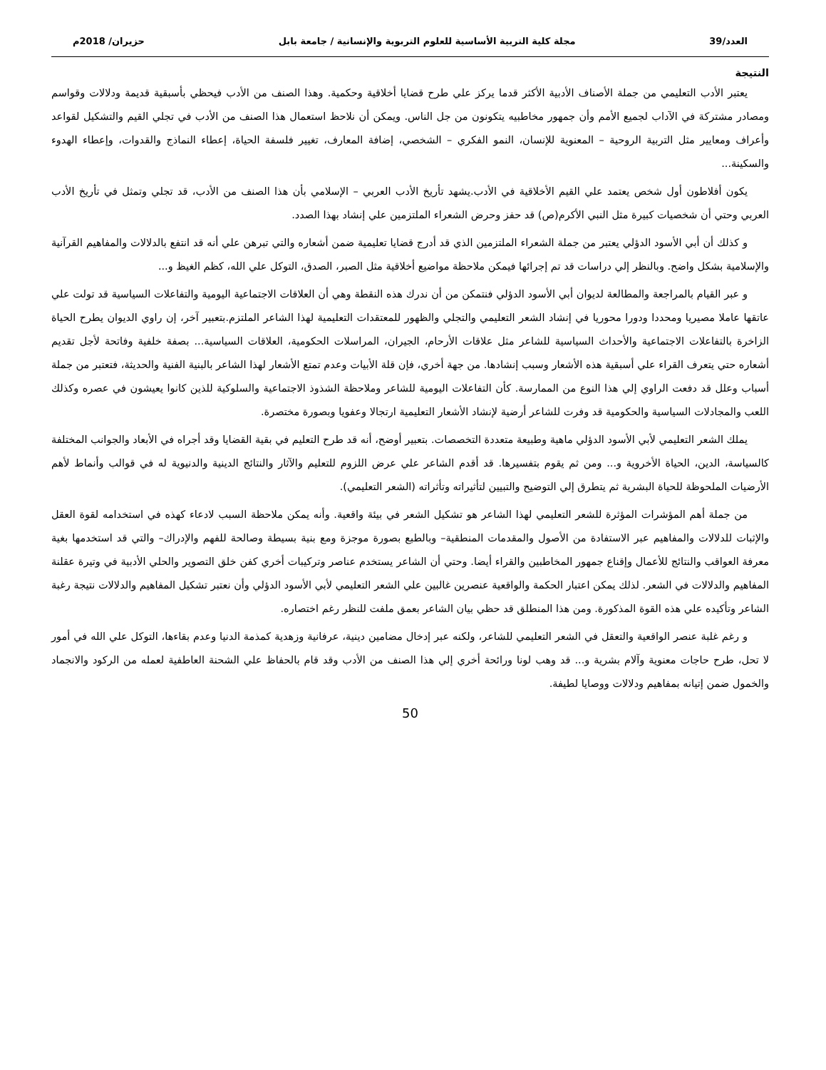العدد/39 مجلة كلية التربية الأساسية للعلوم التربوية والإنسانية / جامعة بابل حزيران/ 2018م
النتيجة
يعتبر الأدب التعليمي من جملة الأصناف الأدبية الأكثر قدما يركز علي طرح قضايا أخلاقية وحكمية. وهذا الصنف من الأدب فيحظي بأسبقية قديمة ودلالات وقواسم ومصادر مشتركة في الآداب لجميع الأمم وأن جمهور مخاطبيه يتكونون من جل الناس. ويمكن أن نلاحظ استعمال هذا الصنف من الأدب في تجلي القيم والتشكيل لقواعد وأعراف ومعايير مثل التربية الروحية – المعنوية للإنسان، النمو الفكري – الشخصي، إضافة المعارف، تغيير فلسفة الحياة، إعطاء النماذج والقدوات، وإعطاء الهدوء والسكينة...
يكون أفلاطون أول شخص يعتمد علي القيم الأخلاقية في الأدب.يشهد تأريخ الأدب العربي – الإسلامي بأن هذا الصنف من الأدب، قد تجلي وتمثل في تأريخ الأدب العربي وحتي أن شخصيات كبيرة مثل النبي الأكرم(ص) قد حفز وحرض الشعراء الملتزمين علي إنشاد بهذا الصدد.
و كذلك أن أبي الأسود الدؤلي يعتبر من جملة الشعراء الملتزمين الذي قد أدرج قضايا تعليمية ضمن أشعاره والتي تبرهن علي أنه قد انتفع بالدلالات والمفاهيم القرآنية والإسلامية بشكل واضح. وبالنظر إلي دراسات قد تم إجرائها فيمكن ملاحظة مواضيع أخلاقية مثل الصبر، الصدق، التوكل علي الله، كظم الغيظ و...
و عبر القيام بالمراجعة والمطالعة لديوان أبي الأسود الدؤلي فنتمكن من أن ندرك هذه النقطة وهي أن العلاقات الاجتماعية اليومية والتفاعلات السياسية قد تولت علي عاتقها عاملا مصيريا ومحددا ودورا محوريا في إنشاد الشعر التعليمي والتجلي والظهور للمعتقدات التعليمية لهذا الشاعر الملتزم.بتعبير آخر، إن راوي الديوان يطرح الحياة الزاخرة بالتفاعلات الاجتماعية والأحداث السياسية للشاعر مثل علاقات الأرحام، الجيران، المراسلات الحكومية، العلاقات السياسية... بصفة خلفية وفاتحة لأجل تقديم أشعاره حتي يتعرف القراء علي أسبقية هذه الأشعار وسبب إنشادها. من جهة أخري، فإن قلة الأبيات وعدم تمتع الأشعار لهذا الشاعر بالبنية الفنية والحديثة، فتعتبر من جملة أسباب وعلل قد دفعت الراوي إلي هذا النوع من الممارسة. كأن التفاعلات اليومية للشاعر وملاحظة الشذوذ الاجتماعية والسلوكية للذين كانوا يعيشون في عصره وكذلك اللعب والمجادلات السياسية والحكومية قد وفرت للشاعر أرضية لإنشاد الأشعار التعليمية ارتجالا وعفويا وبصورة مختصرة.
يملك الشعر التعليمي لأبي الأسود الدؤلي ماهية وطبيعة متعددة التخصصات. بتعبير أوضح، أنه قد طرح التعليم في بقية القضايا وقد أجراه في الأبعاد والجوانب المختلفة كالسياسة، الدين، الحياة الأخروية و... ومن ثم يقوم بتفسيرها. قد أقدم الشاعر علي عرض اللزوم للتعليم والآثار والنتائج الدينية والدنيوية له في قوالب وأنماط لأهم الأرضيات الملحوظة للحياة البشرية ثم يتطرق إلي التوضيح والتبيين لتأثيراته وتأثراته (الشعر التعليمي).
من جملة أهم المؤشرات المؤثرة للشعر التعليمي لهذا الشاعر هو تشكيل الشعر في بيئة واقعية. وأنه يمكن ملاحظة السبب لادعاء كهذه في استخدامه لقوة العقل والإثبات للدلالات والمفاهيم عبر الاستفادة من الأصول والمقدمات المنطقية– وبالطبع بصورة موجزة ومع بنية بسيطة وصالحة للفهم والإدراك– والتي قد استخدمها بغية معرفة العواقب والنتائج للأعمال وإقناع جمهور المخاطبين والقراء أيضا. وحتي أن الشاعر يستخدم عناصر وتركيبات أخري كفن خلق التصوير والحلي الأدبية في وتيرة عقلنة المفاهيم والدلالات في الشعر. لذلك يمكن اعتبار الحكمة والواقعية عنصرين غالبين علي الشعر التعليمي لأبي الأسود الدؤلي وأن نعتبر تشكيل المفاهيم والدلالات نتيجة رغبة الشاعر وتأكيده علي هذه القوة المذكورة. ومن هذا المنطلق قد حظي بيان الشاعر بعمق ملفت للنظر رغم اختصاره.
و رغم غلبة عنصر الواقعية والتعقل في الشعر التعليمي للشاعر، ولكنه عبر إدخال مضامين دينية، عرفانية وزهدية كمذمة الدنيا وعدم بقاءها، التوكل علي الله في أمور لا تحل، طرح حاجات معنوية وآلام بشرية و... قد وهب لونا ورائحة أخري إلي هذا الصنف من الأدب وقد قام بالحفاظ علي الشحنة العاطفية لعمله من الركود والانجماد والخمول ضمن إتيانه بمفاهيم ودلالات ووصايا لطيفة.
50